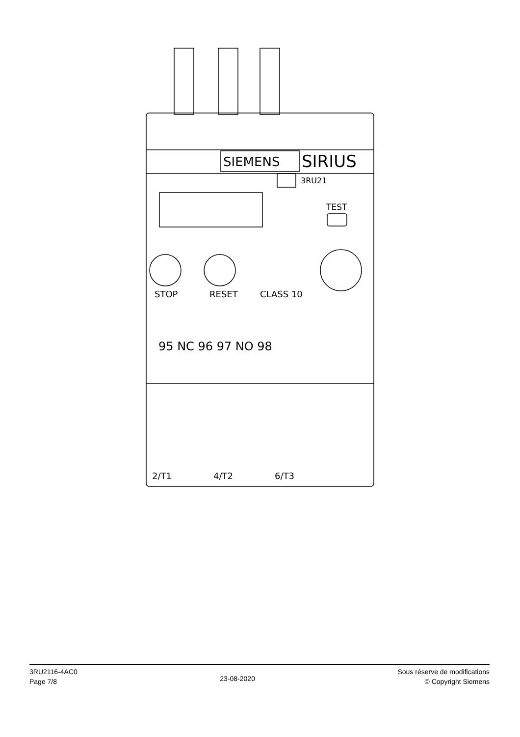SIEMENS
SIRIUS
3RU21
TEST
STOP
RESET
CLASS 10
95 NC 96 97 NO 98
2/T1
4/T2
6/T3
3RU2116-4AC0
Page 7/8
23-08-2020
Sous réserve de modifications
© Copyright Siemens